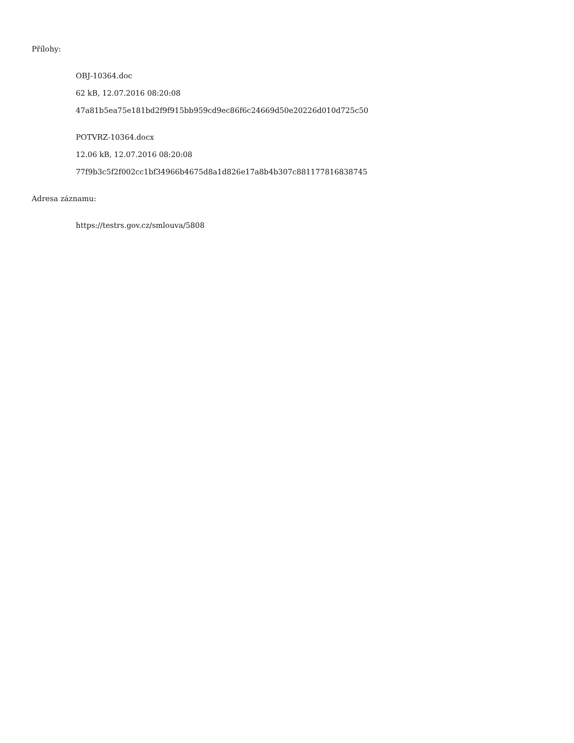Přílohy:
OBJ-10364.doc
62 kB, 12.07.2016 08:20:08
47a81b5ea75e181bd2f9f915bb959cd9ec86f6c24669d50e20226d010d725c50
POTVRZ-10364.docx
12.06 kB, 12.07.2016 08:20:08
77f9b3c5f2f002cc1bf34966b4675d8a1d826e17a8b4b307c881177816838745
Adresa záznamu:
https://testrs.gov.cz/smlouva/5808